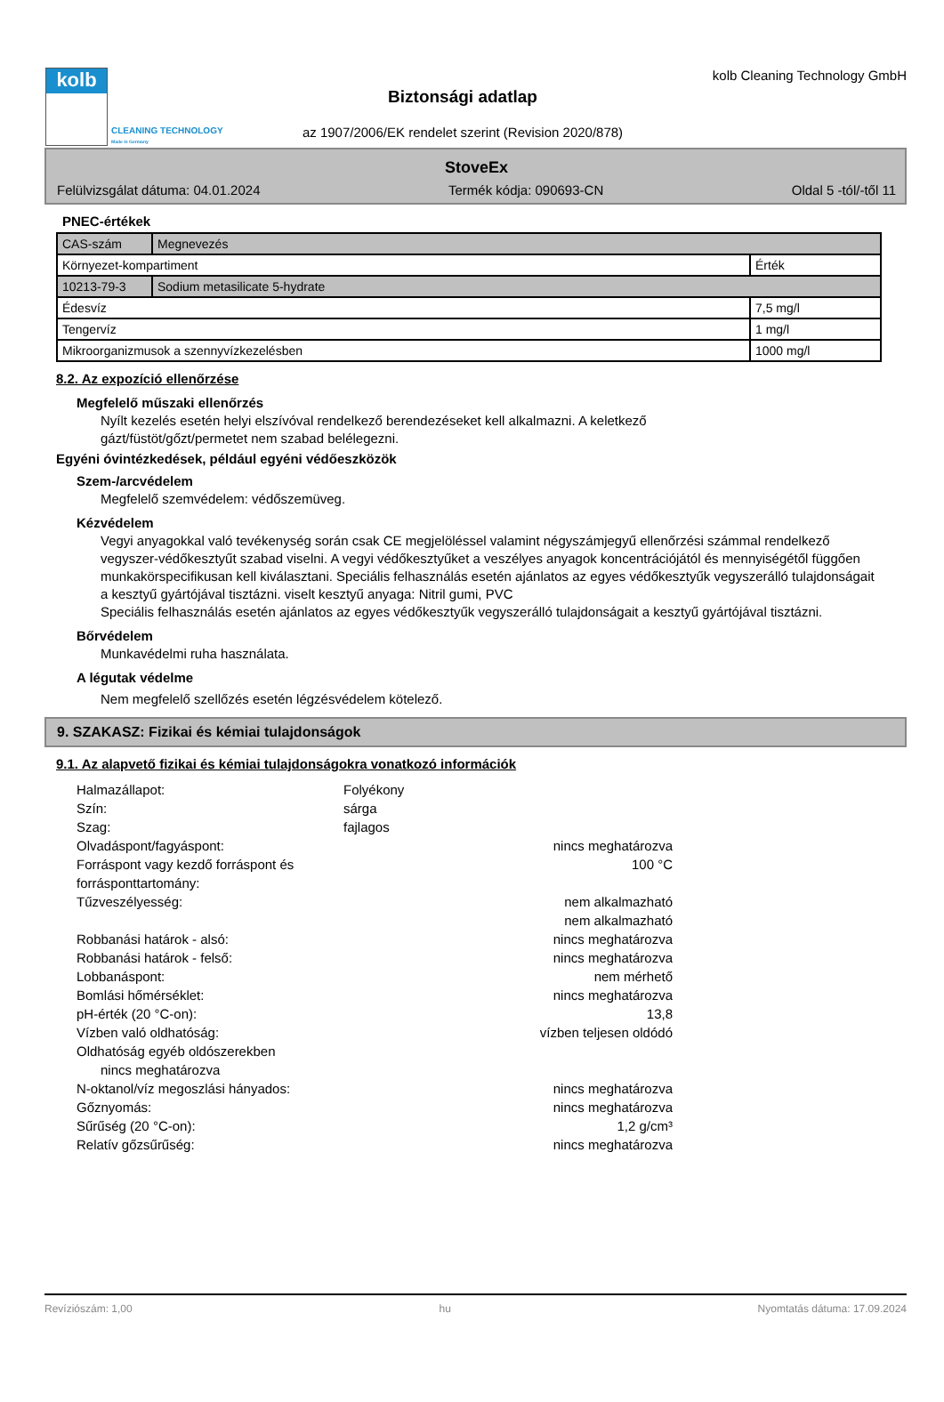kolb
CLEANING TECHNOLOGY
Made in Germany
Biztonsági adatlap
az 1907/2006/EK rendelet szerint (Revision 2020/878)
kolb Cleaning Technology GmbH
StoveEx
Felülvizsgálat dátuma: 04.01.2024 Termék kódja: 090693-CN Oldal 5 -tól/-től 11
PNEC-értékek
| CAS-szám | Megnevezés | |
| Környezet-kompartiment | | Érték |
| 10213-79-3 | Sodium metasilicate 5-hydrate | |
| Édesvíz | | 7,5 mg/l |
| Tengervíz | | 1 mg/l |
| Mikroorganizmusok a szennyvízkezelésben | | 1000 mg/l |
8.2. Az expozíció ellenőrzése
Megfelelő műszaki ellenőrzés
Nyílt kezelés esetén helyi elszívóval rendelkező berendezéseket kell alkalmazni. A keletkező
gázt/füstöt/gőzt/permetet nem szabad belélegezni.
Egyéni óvintézkedések, például egyéni védőeszközök
Szem-/arcvédelem
Megfelelő szemvédelem: védőszemüveg.
Kézvédelem
Vegyi anyagokkal való tevékenység során csak CE megjelöléssel valamint négyszámjegyű ellenőrzési számmal rendelkező vegyszer-védőkesztyűt szabad viselni. A vegyi védőkesztyűket a veszélyes anyagok koncentrációjától és mennyiségétől függően munkakörspecifikusan kell kiválasztani. Speciális felhasználás esetén ajánlatos az egyes védőkesztyűk vegyszerálló tulajdonságait a kesztyű gyártójával tisztázni. viselt kesztyű anyaga: Nitril gumi, PVC
Speciális felhasználás esetén ajánlatos az egyes védőkesztyűk vegyszerálló tulajdonságait a kesztyű gyártójával tisztázni.
Bőrvédelem
Munkavédelmi ruha használata.
A légutak védelme
Nem megfelelő szellőzés esetén légzésvédelem kötelező.
9. SZAKASZ: Fizikai és kémiai tulajdonságok
9.1. Az alapvető fizikai és kémiai tulajdonságokra vonatkozó információk
Halmazállapot:
Folyékony
Szín:
sárga
Szag:
fajlagos
Olvadáspont/fagyáspont:
nincs meghatározva
Forráspont vagy kezdő forráspont és forrásponttartomány:
100 °C
Tűzveszélyesség:
nem alkalmazható
nem alkalmazható
Robbanási határok - alsó:
nincs meghatározva
Robbanási határok - felső:
nincs meghatározva
Lobbanáspont:
nem mérhető
Bomlási hőmérséklet:
nincs meghatározva
pH-érték (20 °C-on):
13,8
Vízben való oldhatóság:
vízben teljesen oldódó
Oldhatóság egyéb oldószerekben
nincs meghatározva
N-oktanol/víz megoszlási hányados:
nincs meghatározva
Gőznyomás:
nincs meghatározva
Sűrűség (20 °C-on):
1,2 g/cm³
Relatív gőzsűrűség:
nincs meghatározva
Revíziószám: 1,00 hu Nyomtatás dátuma: 17.09.2024